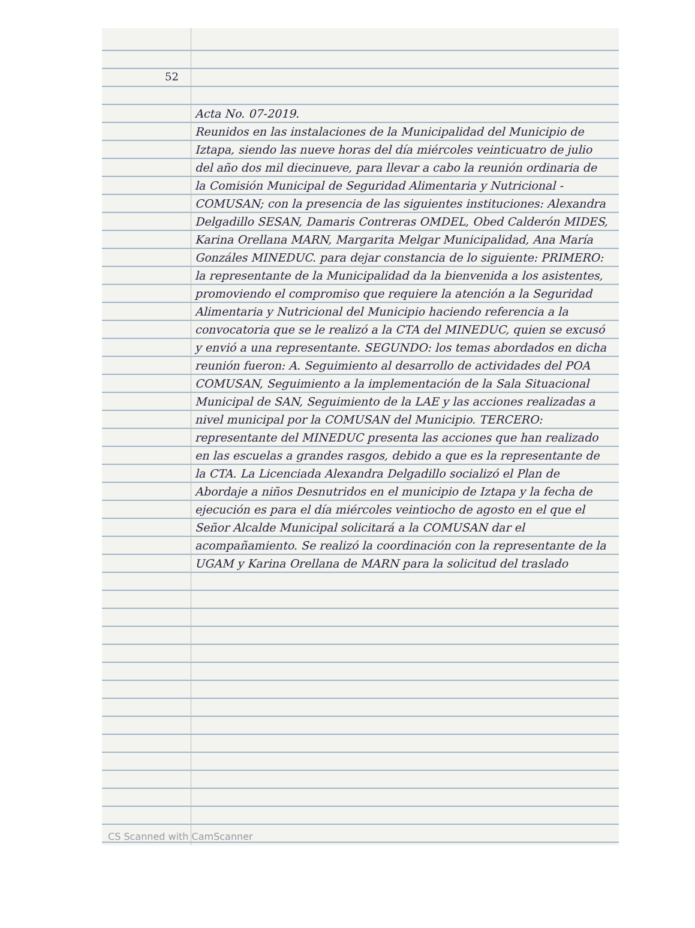52
Acta No. 07-2019.
Reunidos en las instalaciones de la Municipalidad del Municipio de Iztapa, siendo las nueve horas del día miércoles veinticuatro de julio del año dos mil diecinueve, para llevar a cabo la reunión ordinaria de la Comisión Municipal de Seguridad Alimentaria y Nutricional - COMUSAN; con la presencia de las siguientes instituciones: Alexandra Delgadillo SESAN, Damaris Contreras OMDEL, Obed Calderón MIDES, Karina Orellana MARN, Margarita Melgar Municipalidad, Ana María Gonzáles MINEDUC. para dejar constancia de lo siguiente: PRIMERO: la representante de la Municipalidad da la bienvenida a los asistentes, promoviendo el compromiso que requiere la atención a la Seguridad Alimentaria y Nutricional del Municipio haciendo referencia a la convocatoria que se le realizó a la CTA del MINEDUC, quien se excusó y envió a una representante. SEGUNDO: los temas abordados en dicha reunión fueron: A. Seguimiento al desarrollo de actividades del POA COMUSAN, Seguimiento a la implementación de la Sala Situacional Municipal de SAN, Seguimiento de la LAE y las acciones realizadas a nivel municipal por la COMUSAN del Municipio. TERCERO: representante del MINEDUC presenta las acciones que han realizado en las escuelas a grandes rasgos, debido a que es la representante de la CTA. La Licenciada Alexandra Delgadillo socializó el Plan de Abordaje a niños Desnutridos en el municipio de Iztapa y la fecha de ejecución es para el día miércoles veintiocho de agosto en el que el Señor Alcalde Municipal solicitará a la COMUSAN dar el acompañamiento. Se realizó la coordinación con la representante de la UGAM y Karina Orellana de MARN para la solicitud del traslado
CS Scanned with CamScanner